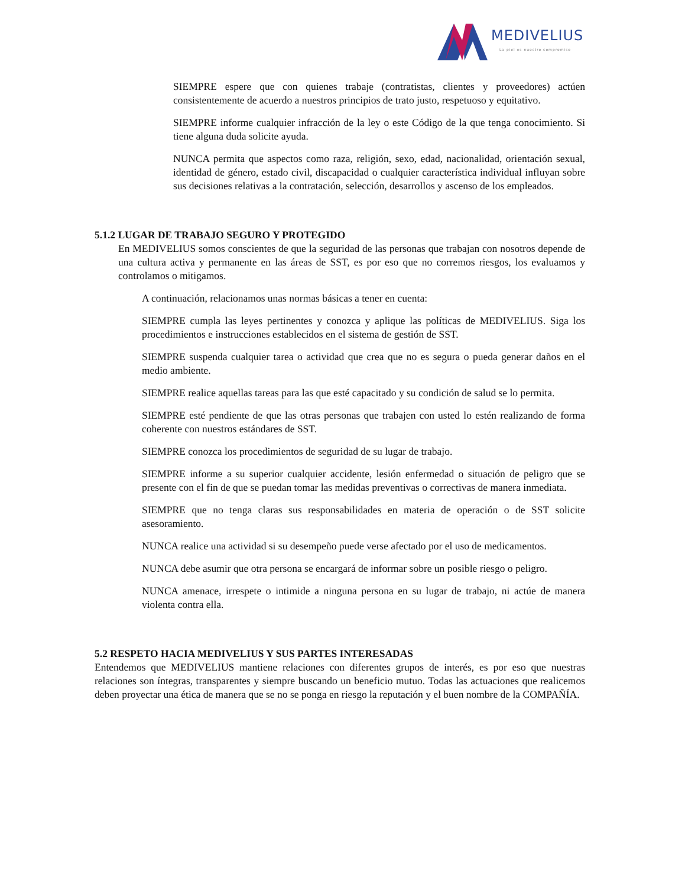MEDIVELIUS
La piel es nuestro compromiso
SIEMPRE espere que con quienes trabaje (contratistas, clientes y proveedores) actúen consistentemente de acuerdo a nuestros principios de trato justo, respetuoso y equitativo.
SIEMPRE informe cualquier infracción de la ley o este Código de la que tenga conocimiento. Si tiene alguna duda solicite ayuda.
NUNCA permita que aspectos como raza, religión, sexo, edad, nacionalidad, orientación sexual, identidad de género, estado civil, discapacidad o cualquier característica individual influyan sobre sus decisiones relativas a la contratación, selección, desarrollos y ascenso de los empleados.
5.1.2 LUGAR DE TRABAJO SEGURO Y PROTEGIDO
En MEDIVELIUS somos conscientes de que la seguridad de las personas que trabajan con nosotros depende de una cultura activa y permanente en las áreas de SST, es por eso que no corremos riesgos, los evaluamos y controlamos o mitigamos.
A continuación, relacionamos unas normas básicas a tener en cuenta:
SIEMPRE cumpla las leyes pertinentes y conozca y aplique las políticas de MEDIVELIUS. Siga los procedimientos e instrucciones establecidos en el sistema de gestión de SST.
SIEMPRE suspenda cualquier tarea o actividad que crea que no es segura o pueda generar daños en el medio ambiente.
SIEMPRE realice aquellas tareas para las que esté capacitado y su condición de salud se lo permita.
SIEMPRE esté pendiente de que las otras personas que trabajen con usted lo estén realizando de forma coherente con nuestros estándares de SST.
SIEMPRE conozca los procedimientos de seguridad de su lugar de trabajo.
SIEMPRE informe a su superior cualquier accidente, lesión enfermedad o situación de peligro que se presente con el fin de que se puedan tomar las medidas preventivas o correctivas de manera inmediata.
SIEMPRE que no tenga claras sus responsabilidades en materia de operación o de SST solicite asesoramiento.
NUNCA realice una actividad si su desempeño puede verse afectado por el uso de medicamentos.
NUNCA debe asumir que otra persona se encargará de informar sobre un posible riesgo o peligro.
NUNCA amenace, irrespete o intimide a ninguna persona en su lugar de trabajo, ni actúe de manera violenta contra ella.
5.2 RESPETO HACIA MEDIVELIUS Y SUS PARTES INTERESADAS
Entendemos que MEDIVELIUS mantiene relaciones con diferentes grupos de interés, es por eso que nuestras relaciones son íntegras, transparentes y siempre buscando un beneficio mutuo. Todas las actuaciones que realicemos deben proyectar una ética de manera que se no se ponga en riesgo la reputación y el buen nombre de la COMPAÑÍA.